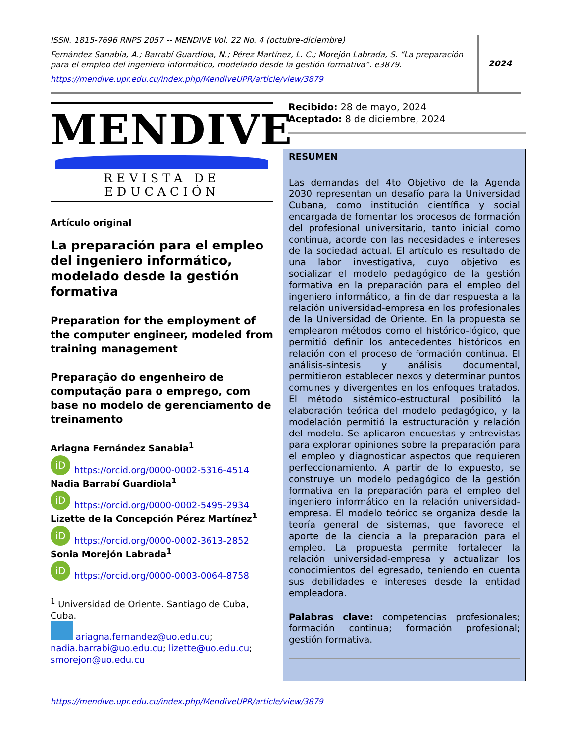ISSN. 1815-7696 RNPS 2057 -- MENDIVE Vol. 22 No. 4 (octubre-diciembre)
Fernández Sanabia, A.; Barrabí Guardiola, N.; Pérez Martínez, L. C.; Morejón Labrada, S. “La preparación para el empleo del ingeniero informático, modelado desde la gestión formativa”. e3879.
https://mendive.upr.edu.cu/index.php/MendiveUPR/article/view/3879
2024
MENDIVE
REVISTA DE EDUCACIÓN
Artículo original
La preparación para el empleo del ingeniero informático, modelado desde la gestión formativa
Preparation for the employment of the computer engineer, modeled from training management
Preparação do engenheiro de computação para o emprego, com base no modelo de gerenciamento de treinamento
Ariagna Fernández Sanabia<sup>1</sup>
iD https://orcid.org/0000-0002-5316-4514
Nadia Barrabí Guardiola<sup>1</sup>
iD https://orcid.org/0000-0002-5495-2934
Lizette de la Concepción Pérez Martínez<sup>1</sup>
iD https://orcid.org/0000-0002-3613-2852
Sonia Morejón Labrada<sup>1</sup>
iD https://orcid.org/0000-0003-0064-8758
<sup>1</sup> Universidad de Oriente. Santiago de Cuba, Cuba.
ariagna.fernandez@uo.edu.cu; nadia.barrabi@uo.edu.cu; lizette@uo.edu.cu; smorejon@uo.edu.cu
Recibido: 28 de mayo, 2024
Aceptado: 8 de diciembre, 2024
RESUMEN
Las demandas del 4to Objetivo de la Agenda 2030 representan un desafío para la Universidad Cubana, como institución científica y social encargada de fomentar los procesos de formación del profesional universitario, tanto inicial como continua, acorde con las necesidades e intereses de la sociedad actual. El artículo es resultado de una labor investigativa, cuyo objetivo es socializar el modelo pedagógico de la gestión formativa en la preparación para el empleo del ingeniero informático, a fin de dar respuesta a la relación universidad-empresa en los profesionales de la Universidad de Oriente. En la propuesta se emplearon métodos como el histórico-lógico, que permitió definir los antecedentes históricos en relación con el proceso de formación continua. El análisis-síntesis y análisis documental, permitieron establecer nexos y determinar puntos comunes y divergentes en los enfoques tratados. El método sistémico-estructural posibilitó la elaboración teórica del modelo pedagógico, y la modelación permitió la estructuración y relación del modelo. Se aplicaron encuestas y entrevistas para explorar opiniones sobre la preparación para el empleo y diagnosticar aspectos que requieren perfeccionamiento. A partir de lo expuesto, se construye un modelo pedagógico de la gestión formativa en la preparación para el empleo del ingeniero informático en la relación universidad-empresa. El modelo teórico se organiza desde la teoría general de sistemas, que favorece el aporte de la ciencia a la preparación para el empleo. La propuesta permite fortalecer la relación universidad-empresa y actualizar los conocimientos del egresado, teniendo en cuenta sus debilidades e intereses desde la entidad empleadora.
Palabras clave: competencias profesionales; formación continua; formación profesional; gestión formativa.
https://mendive.upr.edu.cu/index.php/MendiveUPR/article/view/3879